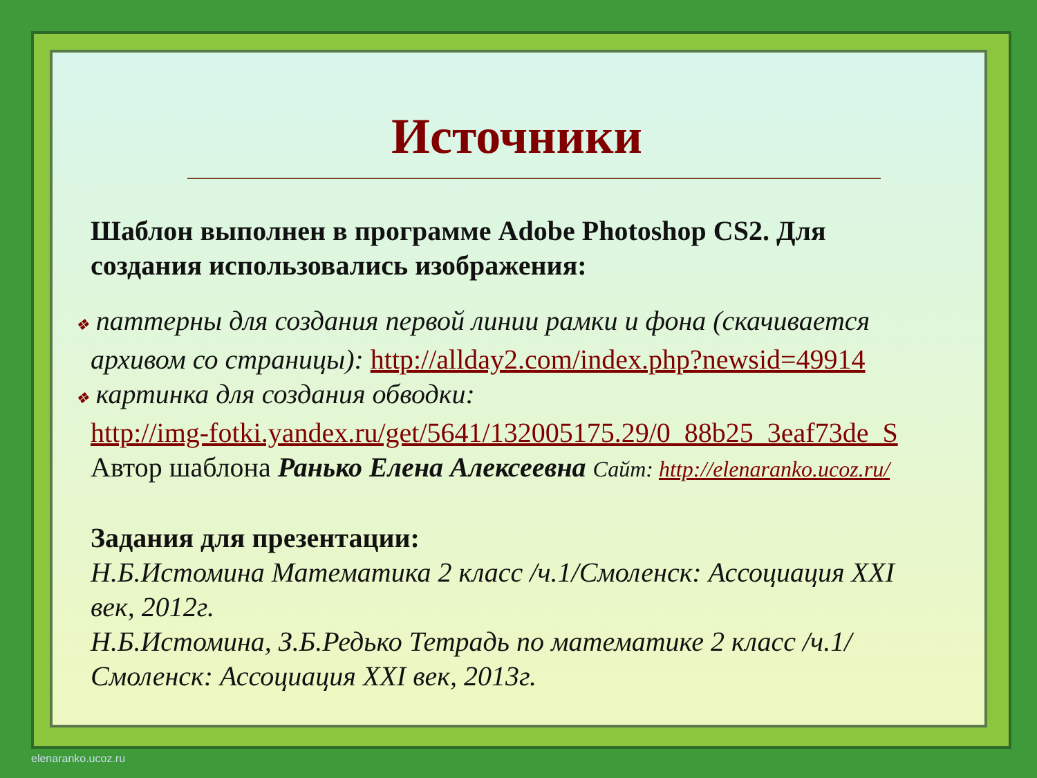Источники
Шаблон выполнен в программе Adobe Photoshop CS2. Для создания использовались изображения:
❖ паттерны для создания первой линии рамки и фона (скачивается архивом со страницы): http://allday2.com/index.php?newsid=49914
❖ картинка для создания обводки:
http://img-fotki.yandex.ru/get/5641/132005175.29/0_88b25_3eaf73de_S
Автор шаблона Ранько Елена Алексеевна Сайт: http://elenaranko.ucoz.ru/
Задания для презентации:
Н.Б.Истомина Математика 2 класс /ч.1/Смоленск: Ассоциация XXI век, 2012г.
Н.Б.Истомина, З.Б.Редько Тетрадь по математике 2 класс /ч.1/Смоленск: Ассоциация XXI век, 2013г.
elenaranko.ucoz.ru